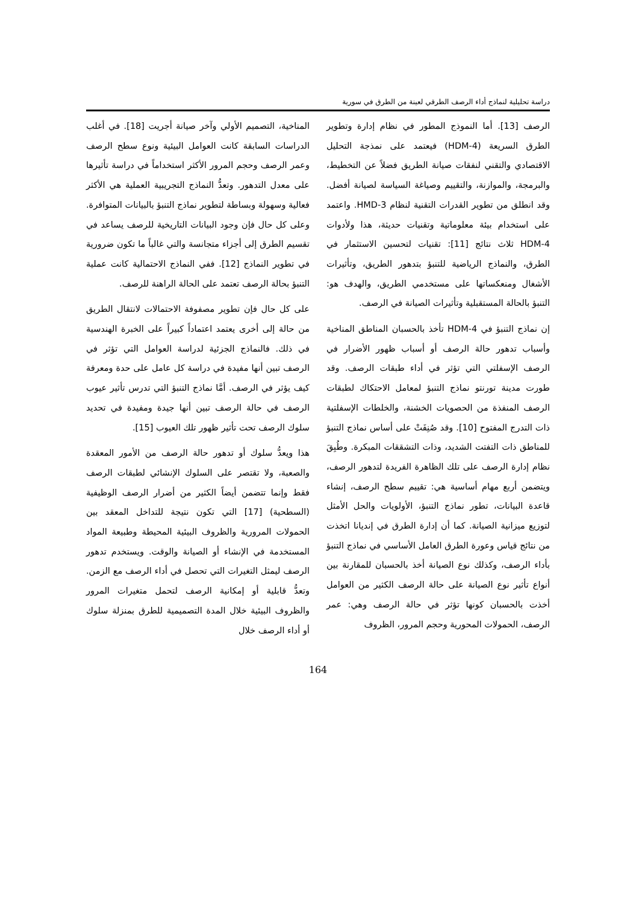دراسة تحليلية لنماذج أداء الرصف الطرقي لعينة من الطرق في سورية
الرصف [13]. أما النموذج المطور في نظام إدارة وتطوير الطرق السريعة (HDM-4) فيعتمد على نمذجة التحليل الاقتصادي والتقني لنفقات صيانة الطريق فضلاً عن التخطيط، والبرمجة، والموازنة، والتقييم وصياغة السياسة لصيانة أفضل. وقد انطلق من تطوير القدرات التقنية لنظام HMD-3. واعتمد على استخدام بيئة معلوماتية وتقنيات حديثة، هذا ولأدوات HDM-4 ثلاث نتائج [11]: تقنيات لتحسين الاستثمار في الطرق، والنماذج الرياضية للتنبؤ بتدهور الطريق، وتأثيرات الأشغال ومنعكساتها على مستخدمي الطريق، والهدف هو: التنبؤ بالحالة المستقبلية وتأثيرات الصيانة في الرصف.
إن نماذج التنبؤ في HDM-4 تأخذ بالحسبان المناطق المناخية وأسباب تدهور حالة الرصف أو أسباب ظهور الأضرار في الرصف الإسفلتي التي تؤثر في أداء طبقات الرصف. وقد طورت مدينة تورنتو نماذج التنبؤ لمعامل الاحتكاك لطبقات الرصف المنفذة من الحصويات الخشنة، والخلطات الإسفلتية ذات التدرج المفتوح [10]. وقد صُنِفَتْ على أساس نماذج التنبؤ للمناطق ذات التفتت الشديد، وذات التشققات المبكرة. وطُبِقَ نظام إدارة الرصف على تلك الظاهرة الفريدة لتدهور الرصف، ويتضمن أربع مهام أساسية هي: تقييم سطح الرصف، إنشاء قاعدة البيانات، تطور نماذج التنبؤ، الأولويات والحل الأمثل لتوزيع ميزانية الصيانة. كما أن إدارة الطرق في إنديانا اتخذت من نتائج قياس وعورة الطرق العامل الأساسي في نماذج التنبؤ بأداء الرصف، وكذلك نوع الصيانة أخذ بالحسبان للمقارنة بين أنواع تأثير نوع الصيانة على حالة الرصف الكثير من العوامل أخذت بالحسبان كونها تؤثر في حالة الرصف وهي: عمر الرصف، الحمولات المحورية وحجم المرور، الظروف
المناخية، التصميم الأولي وآخر صيانة أجريت [18]. في أغلب الدراسات السابقة كانت العوامل البيئية ونوع سطح الرصف وعمر الرصف وحجم المرور الأكثر استخداماً في دراسة تأثيرها على معدل التدهور. وتعدُّ النماذج التجريبية العملية هي الأكثر فعالية وسهولة وبساطة لتطوير نماذج التنبؤ بالبيانات المتوافرة. وعلى كل حال فإن وجود البيانات التاريخية للرصف يساعد في تقسيم الطرق إلى أجزاء متجانسة والتي غالباً ما تكون ضرورية في تطوير النماذج [12]. ففي النماذج الاحتمالية كانت عملية التنبؤ بحالة الرصف تعتمد على الحالة الراهنة للرصف.
على كل حال فإن تطوير مصفوفة الاحتمالات لانتقال الطريق من حالة إلى أخرى يعتمد اعتماداً كبيراً على الخبرة الهندسية في ذلك. فالنماذج الجزئية لدراسة العوامل التي تؤثر في الرصف تبين أنها مفيدة في دراسة كل عامل على حدة ومعرفة كيف يؤثر في الرصف. أمَّا نماذج التنبؤ التي تدرس تأثير عيوب الرصف في حالة الرصف تبين أنها جيدة ومفيدة في تحديد سلوك الرصف تحت تأثير ظهور تلك العيوب [15].
هذا ويعدُّ سلوك أو تدهور حالة الرصف من الأمور المعقدة والصعبة، ولا تقتصر على السلوك الإنشائي لطبقات الرصف فقط وإنما تتضمن أيضاً الكثير من أضرار الرصف الوظيفية (السطحية) [17] التي تكون نتيجة للتداخل المعقد بين الحمولات المرورية والظروف البيئية المحيطة وطبيعة المواد المستخدمة في الإنشاء أو الصيانة والوقت. ويستخدم تدهور الرصف ليمثل التغيرات التي تحصل في أداء الرصف مع الزمن. وتعدُّ قابلية أو إمكانية الرصف لتحمل متغيرات المرور والظروف البيئية خلال المدة التصميمية للطرق بمنزلة سلوك أو أداء الرصف خلال
164